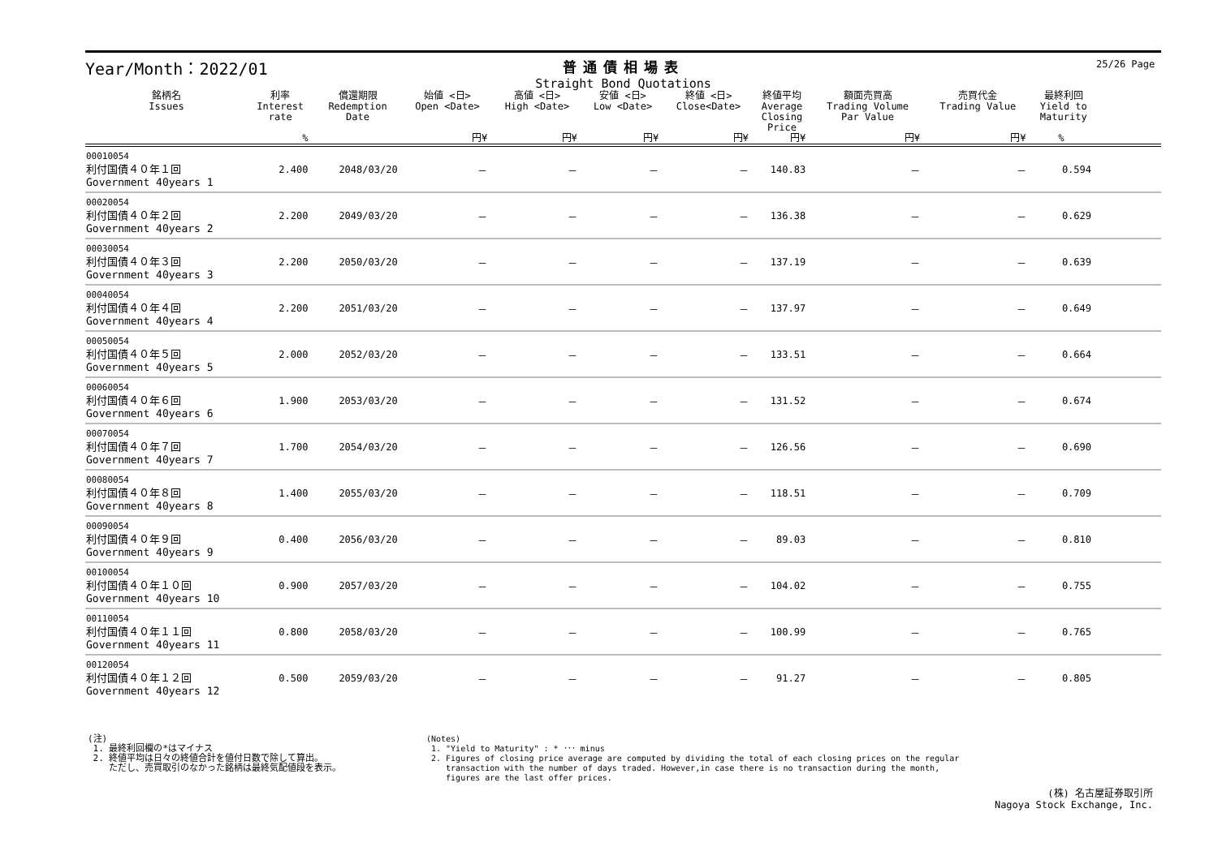25/26 Page
Year/Month：2022/01
普通債相場表
Straight Bond Quotations
| 銘柄名 Issues | 利率 Interest rate | 償還期限 Redemption Date | 始値 <日> Open <Date> | 高値 <日> High <Date> | 安値 <日> Low <Date> | 終値 <日> Close<Date> | 終値平均 Average Closing Price | 額面売買高 Trading Volume Par Value | 売買代金 Trading Value | 最終利回 Yield to Maturity | |
| --- | --- | --- | --- | --- | --- | --- | --- | --- | --- | --- | --- |
| | % | | 円¥ | 円¥ | 円¥ | 円¥ | 円¥ | 円¥ | 円¥ | % | |
| 00010054 利付国債４０年１回 Government 40years 1 | 2.400 | 2048/03/20 | － | － | － | － | 140.83 | － | － | 0.594 | |
| 00020054 利付国債４０年２回 Government 40years 2 | 2.200 | 2049/03/20 | － | － | － | － | 136.38 | － | － | 0.629 | |
| 00030054 利付国債４０年３回 Government 40years 3 | 2.200 | 2050/03/20 | － | － | － | － | 137.19 | － | － | 0.639 | |
| 00040054 利付国債４０年４回 Government 40years 4 | 2.200 | 2051/03/20 | － | － | － | － | 137.97 | － | － | 0.649 | |
| 00050054 利付国債４０年５回 Government 40years 5 | 2.000 | 2052/03/20 | － | － | － | － | 133.51 | － | － | 0.664 | |
| 00060054 利付国債４０年６回 Government 40years 6 | 1.900 | 2053/03/20 | － | － | － | － | 131.52 | － | － | 0.674 | |
| 00070054 利付国債４０年７回 Government 40years 7 | 1.700 | 2054/03/20 | － | － | － | － | 126.56 | － | － | 0.690 | |
| 00080054 利付国債４０年８回 Government 40years 8 | 1.400 | 2055/03/20 | － | － | － | － | 118.51 | － | － | 0.709 | |
| 00090054 利付国債４０年９回 Government 40years 9 | 0.400 | 2056/03/20 | － | － | － | － | 89.03 | － | － | 0.810 | |
| 00100054 利付国債４０年１０回 Government 40years 10 | 0.900 | 2057/03/20 | － | － | － | － | 104.02 | － | － | 0.755 | |
| 00110054 利付国債４０年１１回 Government 40years 11 | 0.800 | 2058/03/20 | － | － | － | － | 100.99 | － | － | 0.765 | |
| 00120054 利付国債４０年１２回 Government 40years 12 | 0.500 | 2059/03/20 | － | － | － | － | 91.27 | － | － | 0.805 | |
(注)
1. 最終利回欄の*はマイナス
2. 終値平均は日々の終値合計を値付日数で除して算出。
ただし、売買取引のなかった銘柄は最終気配値段を表示。
(Notes)
1. "Yield to Maturity" : * ･･･ minus
2. Figures of closing price average are computed by dividing the total of each closing prices on the regular
transaction with the number of days traded. However,in case there is no transaction during the month,
figures are the last offer prices.
(株) 名古屋証券取引所
Nagoya Stock Exchange, Inc.